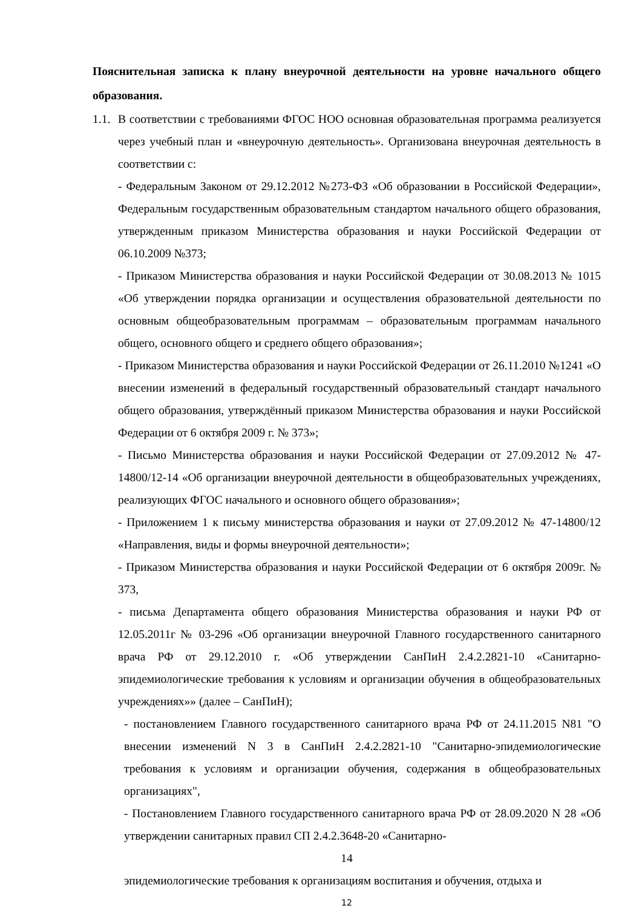Пояснительная записка к плану внеурочной деятельности на уровне начального общего образования.
1.1.
В соответствии с требованиями ФГОС НОО основная образовательная программа реализуется через учебный план и «внеурочную деятельность». Организована внеурочная деятельность в соответствии с:
- Федеральным Законом от 29.12.2012 №273-ФЗ «Об образовании в Российской Федерации», Федеральным государственным образовательным стандартом начального общего образования, утвержденным приказом Министерства образования и науки Российской Федерации от 06.10.2009 №373;
- Приказом Министерства образования и науки Российской Федерации от 30.08.2013 № 1015 «Об утверждении порядка организации и осуществления образовательной деятельности по основным общеобразовательным программам – образовательным программам начального общего, основного общего и среднего общего образования»;
- Приказом Министерства образования и науки Российской Федерации от 26.11.2010 №1241 «О внесении изменений в федеральный государственный образовательный стандарт начального общего образования, утверждённый приказом Министерства образования и науки Российской Федерации от 6 октября 2009 г. № 373»;
- Письмо Министерства образования и науки Российской Федерации от 27.09.2012 № 47-14800/12-14 «Об организации внеурочной деятельности в общеобразовательных учреждениях, реализующих ФГОС начального и основного общего образования»;
- Приложением 1 к письму министерства образования и науки от 27.09.2012 № 47-14800/12 «Направления, виды и формы внеурочной деятельности»;
- Приказом Министерства образования и науки Российской Федерации от 6 октября 2009г. № 373,
- письма Департамента общего образования Министерства образования и науки РФ от 12.05.2011г № 03-296 «Об организации внеурочной Главного государственного санитарного врача РФ от 29.12.2010 г. «Об утверждении СанПиН 2.4.2.2821-10 «Санитарно- эпидемиологические требования к условиям и организации обучения в общеобразовательных учреждениях»» (далее – СанПиН);
- постановлением Главного государственного санитарного врача РФ от 24.11.2015 N81 "О внесении изменений N 3 в СанПиН 2.4.2.2821-10 "Санитарно-эпидемиологические требования к условиям и организации обучения, содержания в общеобразовательных организациях",
- Постановлением Главного государственного санитарного врача РФ от 28.09.2020 N 28 «Об утверждении санитарных правил СП 2.4.2.3648-20 «Санитарно-
14
эпидемиологические требования к организациям воспитания и обучения, отдыха и
12